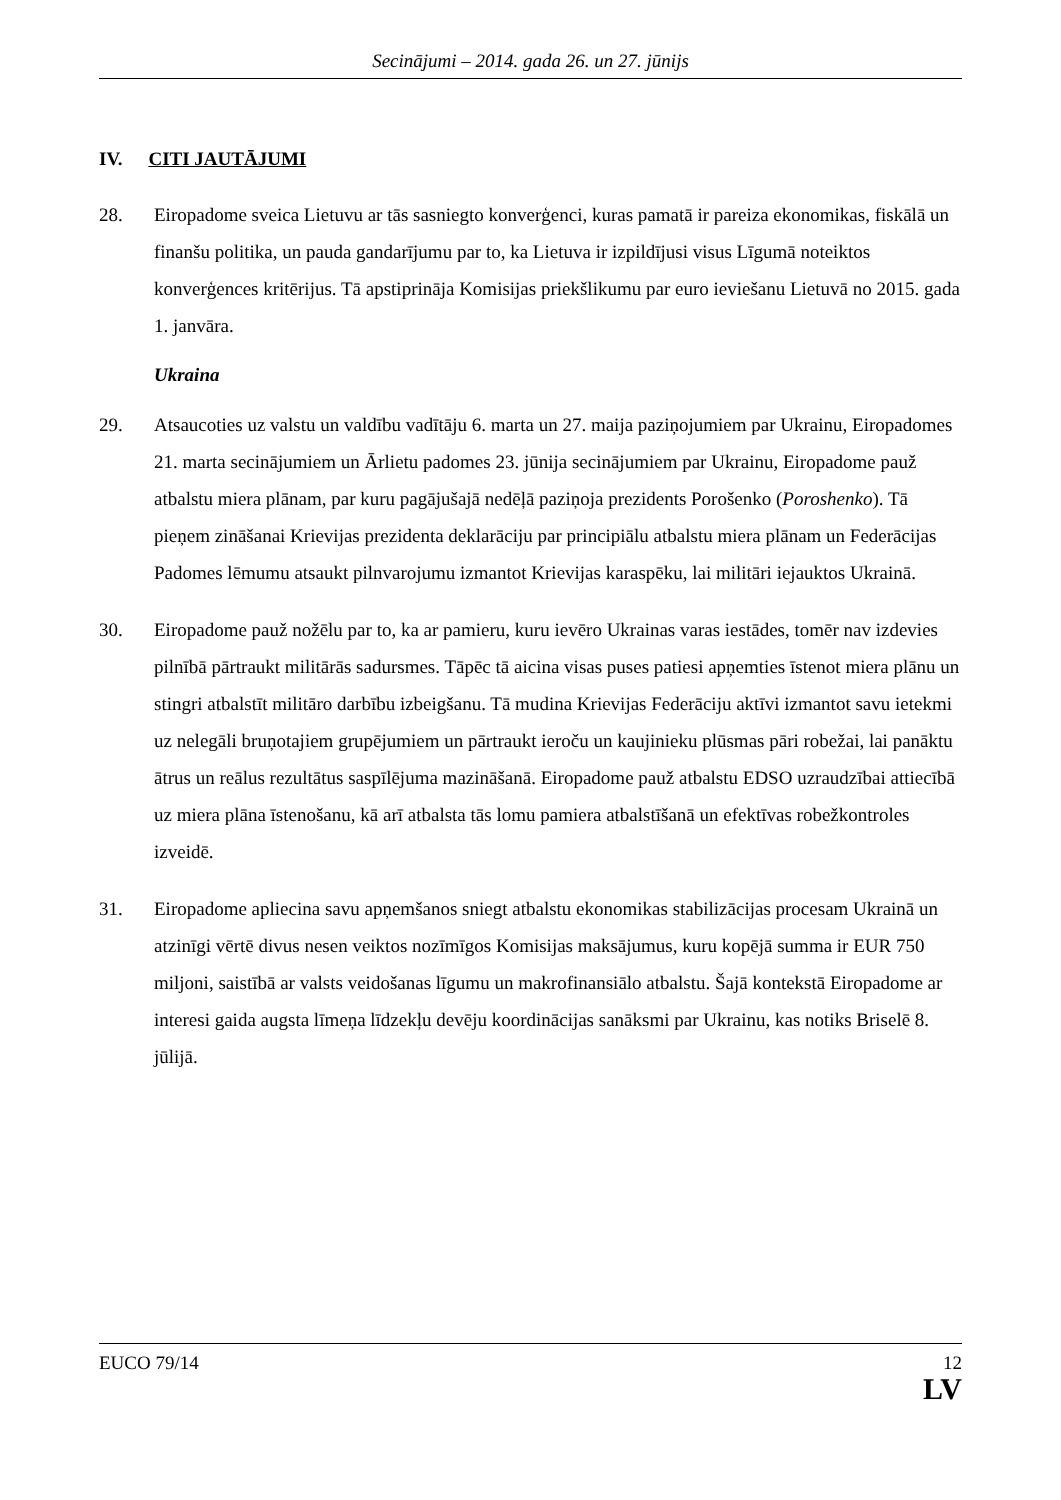Secinājumi – 2014. gada 26. un 27. jūnijs
IV. CITI JAUTĀJUMI
28. Eiropadome sveica Lietuvu ar tās sasniegto konverģenci, kuras pamatā ir pareiza ekonomikas, fiskālā un finanšu politika, un pauda gandarījumu par to, ka Lietuva ir izpildījusi visus Līgumā noteiktos konverģences kritērijus. Tā apstiprināja Komisijas priekšlikumu par euro ieviešanu Lietuvā no 2015. gada 1. janvāra.
Ukraina
29. Atsaucoties uz valstu un valdību vadītāju 6. marta un 27. maija paziņojumiem par Ukrainu, Eiropadomes 21. marta secinājumiem un Ārlietu padomes 23. jūnija secinājumiem par Ukrainu, Eiropadome pauž atbalstu miera plānam, par kuru pagājušajā nedēļā paziņoja prezidents Porošenko (Poroshenko). Tā pieņem zināšanai Krievijas prezidenta deklarāciju par principiālu atbalstu miera plānam un Federācijas Padomes lēmumu atsaukt pilnvarojumu izmantot Krievijas karaspēku, lai militāri iejauktos Ukrainā.
30. Eiropadome pauž nožēlu par to, ka ar pamieru, kuru ievēro Ukrainas varas iestādes, tomēr nav izdevies pilnībā pārtraukt militārās sadursmes. Tāpēc tā aicina visas puses patiesi apņemties īstenot miera plānu un stingri atbalstīt militāro darbību izbeigšanu. Tā mudina Krievijas Federāciju aktīvi izmantot savu ietekmi uz nelegāli bruņotajiem grupējumiem un pārtraukt ieroču un kaujinieku plūsmas pāri robežai, lai panāktu ātrus un reālus rezultātus saspīlējuma mazināšanā. Eiropadome pauž atbalstu EDSO uzraudzībai attiecībā uz miera plāna īstenošanu, kā arī atbalsta tās lomu pamiera atbalstīšanā un efektīvas robežkontroles izveidē.
31. Eiropadome apliecina savu apņemšanos sniegt atbalstu ekonomikas stabilizācijas procesam Ukrainā un atzinīgi vērtē divus nesen veiktos nozīmīgos Komisijas maksājumus, kuru kopējā summa ir EUR 750 miljoni, saistībā ar valsts veidošanas līgumu un makrofinansiālo atbalstu. Šajā kontekstā Eiropadome ar interesi gaida augsta līmeņa līdzekļu devēju koordinācijas sanāksmi par Ukrainu, kas notiks Briselē 8. jūlijā.
EUCO 79/14 12
LV